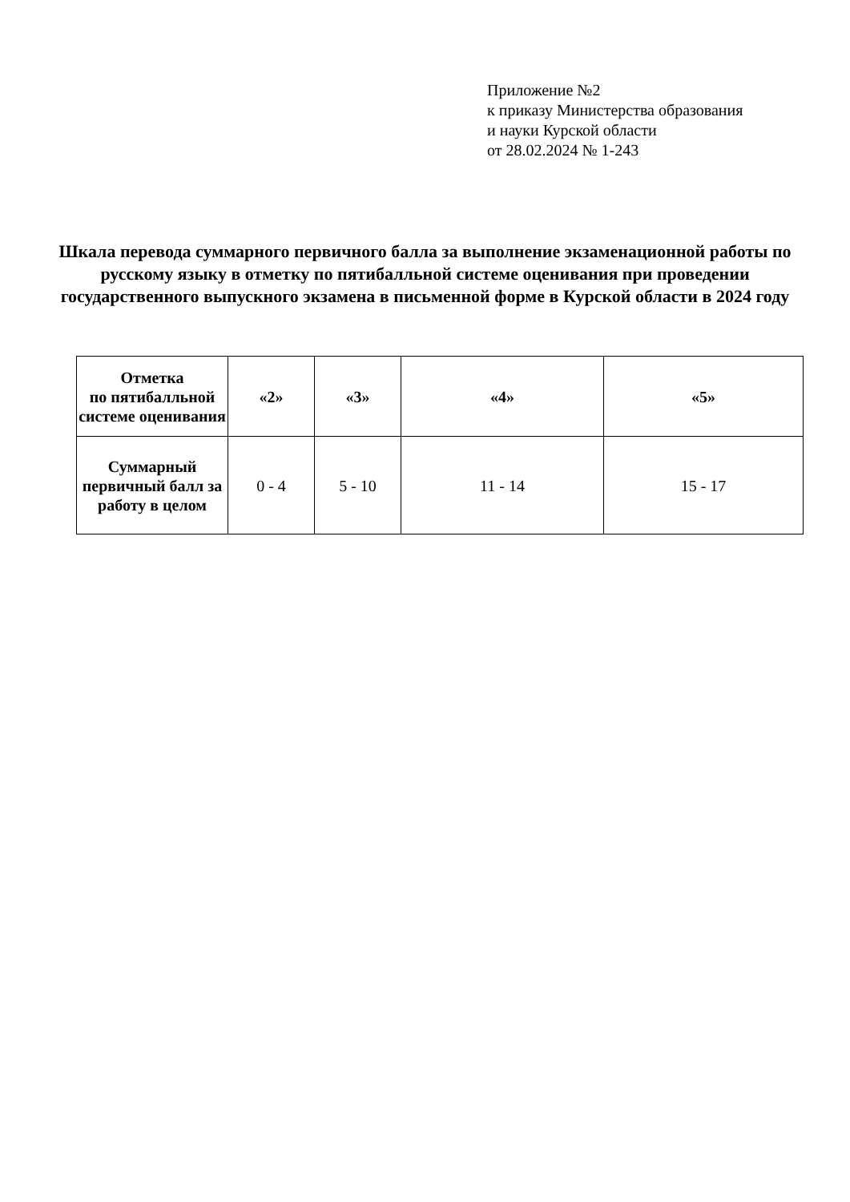Приложение №2
к приказу Министерства образования
и науки Курской области
от 28.02.2024 № 1-243
Шкала перевода суммарного первичного балла за выполнение экзаменационной работы по русскому языку в отметку по пятибалльной системе оценивания при проведении государственного выпускного экзамена в письменной форме в Курской области в 2024 году
| Отметка по пятибалльной системе оценивания | «2» | «3» | «4» | «5» |
| --- | --- | --- | --- | --- |
| Суммарный первичный балл за работу в целом | 0 - 4 | 5 - 10 | 11 - 14 | 15 - 17 |